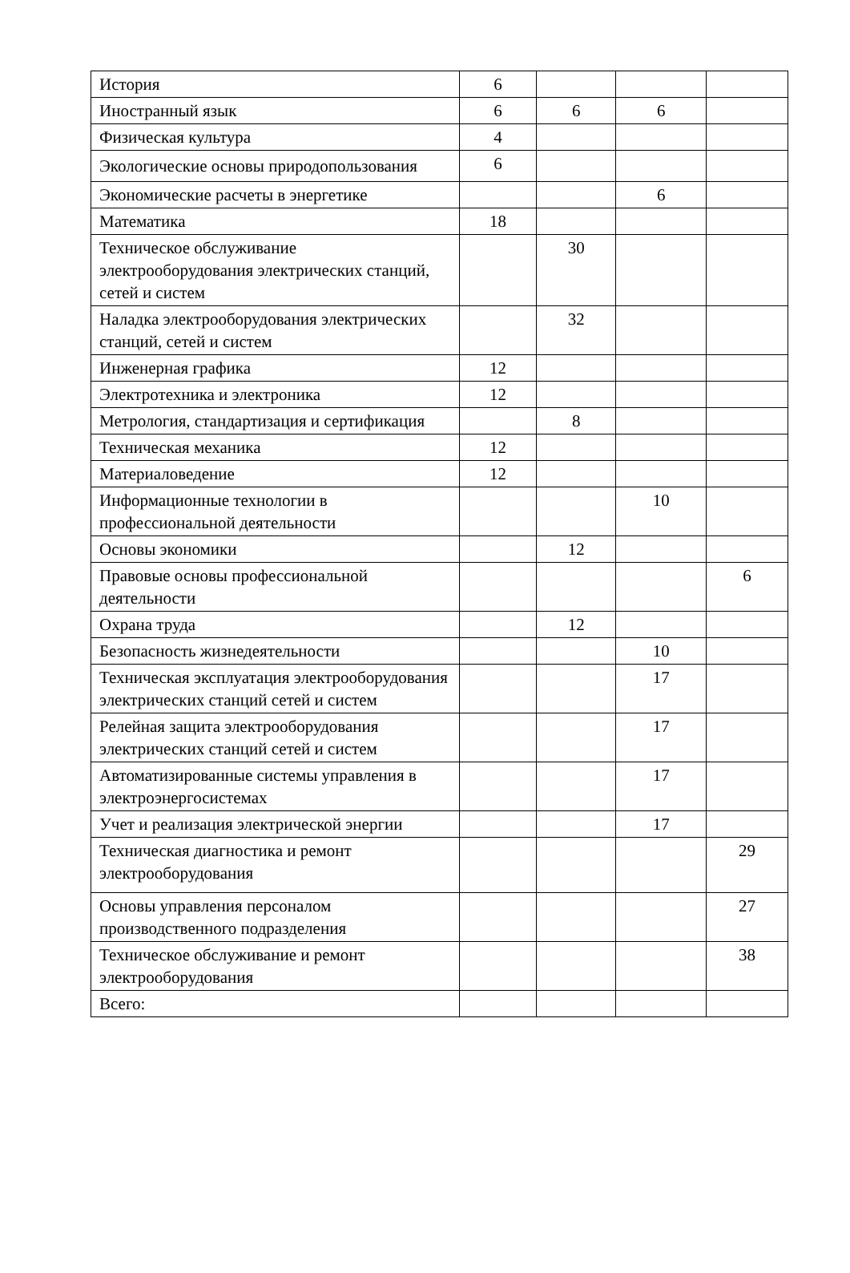| История | 6 | | | |
| Иностранный язык | 6 | 6 | 6 | |
| Физическая культура | 4 | | | |
| Экологические основы природопользования | 6 | | | |
| Экономические расчеты в энергетике | | | 6 | |
| Математика | 18 | | | |
| Техническое обслуживание электрооборудования электрических станций, сетей и систем | | 30 | | |
| Наладка электрооборудования электрических станций, сетей и систем | | 32 | | |
| Инженерная графика | 12 | | | |
| Электротехника и электроника | 12 | | | |
| Метрология, стандартизация и сертификация | | 8 | | |
| Техническая механика | 12 | | | |
| Материаловедение | 12 | | | |
| Информационные технологии в профессиональной деятельности | | | 10 | |
| Основы экономики | | 12 | | |
| Правовые основы профессиональной деятельности | | | | 6 |
| Охрана труда | | 12 | | |
| Безопасность жизнедеятельности | | | 10 | |
| Техническая эксплуатация электрооборудования электрических станций сетей и систем | | | 17 | |
| Релейная защита электрооборудования электрических станций сетей и систем | | | 17 | |
| Автоматизированные системы управления в электроэнергосистемах | | | 17 | |
| Учет и реализация электрической энергии | | | 17 | |
| Техническая диагностика и ремонт электрооборудования | | | | 29 |
| Основы управления персоналом производственного подразделения | | | | 27 |
| Техническое обслуживание и ремонт электрооборудования | | | | 38 |
| Всего: | | | | |